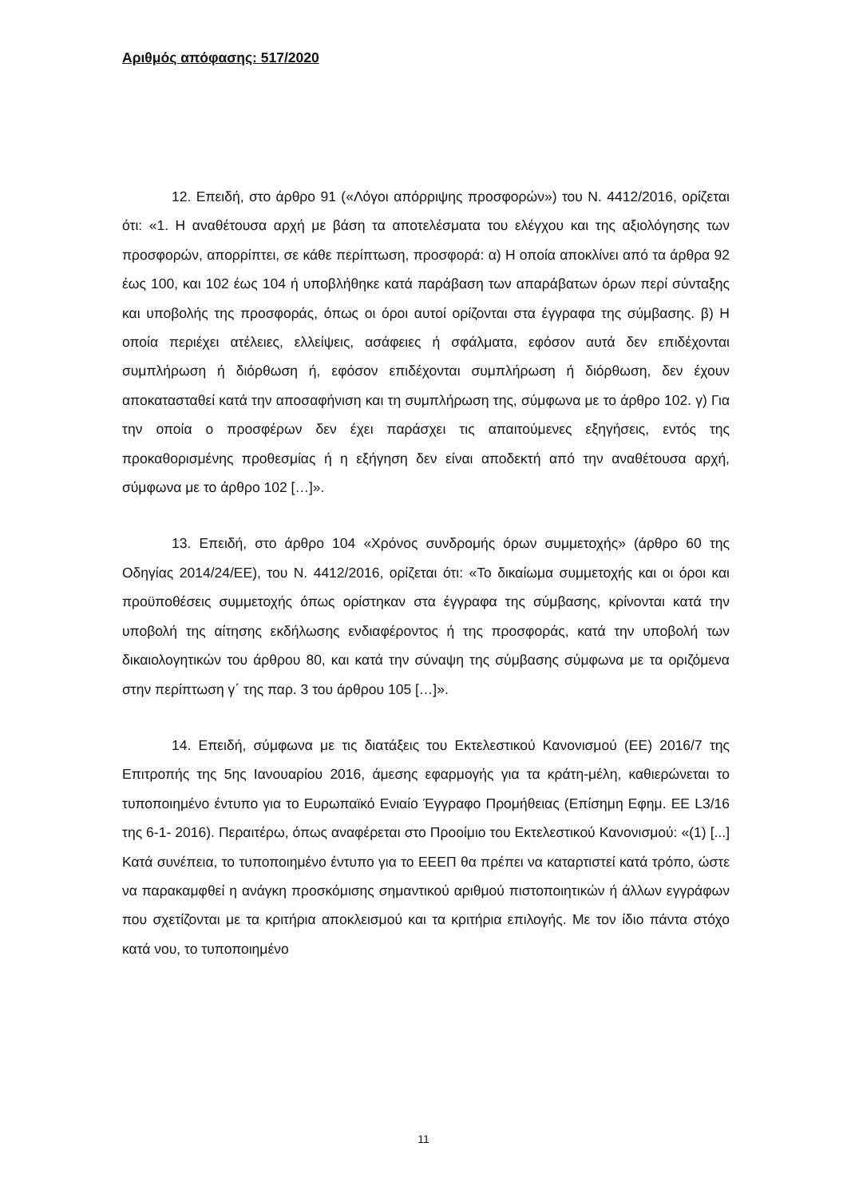Αριθμός απόφασης: 517/2020
12. Επειδή, στο άρθρο 91 («Λόγοι απόρριψης προσφορών») του Ν. 4412/2016, ορίζεται ότι: «1. Η αναθέτουσα αρχή με βάση τα αποτελέσματα του ελέγχου και της αξιολόγησης των προσφορών, απορρίπτει, σε κάθε περίπτωση, προσφορά: α) Η οποία αποκλίνει από τα άρθρα 92 έως 100, και 102 έως 104 ή υποβλήθηκε κατά παράβαση των απαράβατων όρων περί σύνταξης και υποβολής της προσφοράς, όπως οι όροι αυτοί ορίζονται στα έγγραφα της σύμβασης. β) Η οποία περιέχει ατέλειες, ελλείψεις, ασάφειες ή σφάλματα, εφόσον αυτά δεν επιδέχονται συμπλήρωση ή διόρθωση ή, εφόσον επιδέχονται συμπλήρωση ή διόρθωση, δεν έχουν αποκατασταθεί κατά την αποσαφήνιση και τη συμπλήρωση της, σύμφωνα με το άρθρο 102. γ) Για την οποία ο προσφέρων δεν έχει παράσχει τις απαιτούμενες εξηγήσεις, εντός της προκαθορισμένης προθεσμίας ή η εξήγηση δεν είναι αποδεκτή από την αναθέτουσα αρχή, σύμφωνα με το άρθρο 102 […]».
13. Επειδή, στο άρθρο 104 «Χρόνος συνδρομής όρων συμμετοχής» (άρθρο 60 της Οδηγίας 2014/24/ΕΕ), του Ν. 4412/2016, ορίζεται ότι: «Το δικαίωμα συμμετοχής και οι όροι και προϋποθέσεις συμμετοχής όπως ορίστηκαν στα έγγραφα της σύμβασης, κρίνονται κατά την υποβολή της αίτησης εκδήλωσης ενδιαφέροντος ή της προσφοράς, κατά την υποβολή των δικαιολογητικών του άρθρου 80, και κατά την σύναψη της σύμβασης σύμφωνα με τα οριζόμενα στην περίπτωση γ΄ της παρ. 3 του άρθρου 105 […]».
14. Επειδή, σύμφωνα με τις διατάξεις του Εκτελεστικού Κανονισμού (ΕΕ) 2016/7 της Επιτροπής της 5ης Ιανουαρίου 2016, άμεσης εφαρμογής για τα κράτη-μέλη, καθιερώνεται το τυποποιημένο έντυπο για το Ευρωπαϊκό Ενιαίο Έγγραφο Προμήθειας (Επίσημη Εφημ. ΕΕ L3/16 της 6-1- 2016). Περαιτέρω, όπως αναφέρεται στο Προοίμιο του Εκτελεστικού Κανονισμού: «(1) [...] Κατά συνέπεια, το τυποποιημένο έντυπο για το ΕΕΕΠ θα πρέπει να καταρτιστεί κατά τρόπο, ώστε να παρακαμφθεί η ανάγκη προσκόμισης σημαντικού αριθμού πιστοποιητικών ή άλλων εγγράφων που σχετίζονται με τα κριτήρια αποκλεισμού και τα κριτήρια επιλογής. Με τον ίδιο πάντα στόχο κατά νου, το τυποποιημένο
11